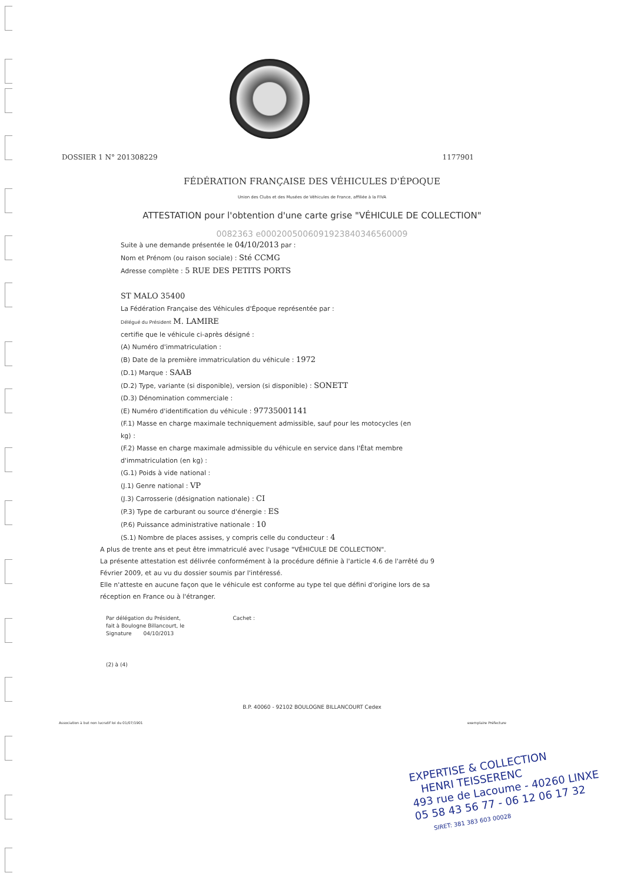DOSSIER 1 N° 201308229 1177901
FÉDÉRATION FRANÇAISE DES VÉHICULES D'ÉPOQUE
Union des Clubs et des Musées de Véhicules de France, affiliée à la FIVA
ATTESTATION pour l'obtention d'une carte grise "VÉHICULE DE COLLECTION"
0082363 e0002005006091923840346560009
Suite à une demande présentée le 04/10/2013 par :
Nom et Prénom (ou raison sociale) : Sté CCMG
Adresse complète : 5 RUE DES PETITS PORTS
ST MALO 35400
La Fédération Française des Véhicules d'Époque représentée par :
Délégué du Président M. LAMIRE
certifie que le véhicule ci-après désigné :
(A) Numéro d'immatriculation :
(B) Date de la première immatriculation du véhicule : 1972
(D.1) Marque : SAAB
(D.2) Type, variante (si disponible), version (si disponible) : SONETT
(D.3) Dénomination commerciale :
(E) Numéro d'identification du véhicule : 97735001141
(F.1) Masse en charge maximale techniquement admissible, sauf pour les motocycles (en kg) :
(F.2) Masse en charge maximale admissible du véhicule en service dans l'État membre d'immatriculation (en kg) :
(G.1) Poids à vide national :
(J.1) Genre national : VP
(J.3) Carrosserie (désignation nationale) : CI
(P.3) Type de carburant ou source d'énergie : ES
(P.6) Puissance administrative nationale : 10
(S.1) Nombre de places assises, y compris celle du conducteur : 4
A plus de trente ans et peut être immatriculé avec l'usage "VÉHICULE DE COLLECTION".
La présente attestation est délivrée conformément à la procédure définie à l'article 4.6 de l'arrêté du 9 Février 2009, et au vu du dossier soumis par l'intéressé.
Elle n'atteste en aucune façon que le véhicule est conforme au type tel que défini d'origine lors de sa réception en France ou à l'étranger.
Par délégation du Président, Cachet :
fait à Boulogne Billancourt, le
Signature 04/10/2013
(2) à (4)
B.P. 40060 - 92102 BOULOGNE BILLANCOURT Cedex
Association à but non lucratif loi du 01/07/1901 exemplaire Préfecture
EXPERTISE & COLLECTION
HENRI TEISSERENC
493 rue de Lacoume - 40260 LINXE
05 58 43 56 77 - 06 12 06 17 32
SIRET: 381 383 603 00028